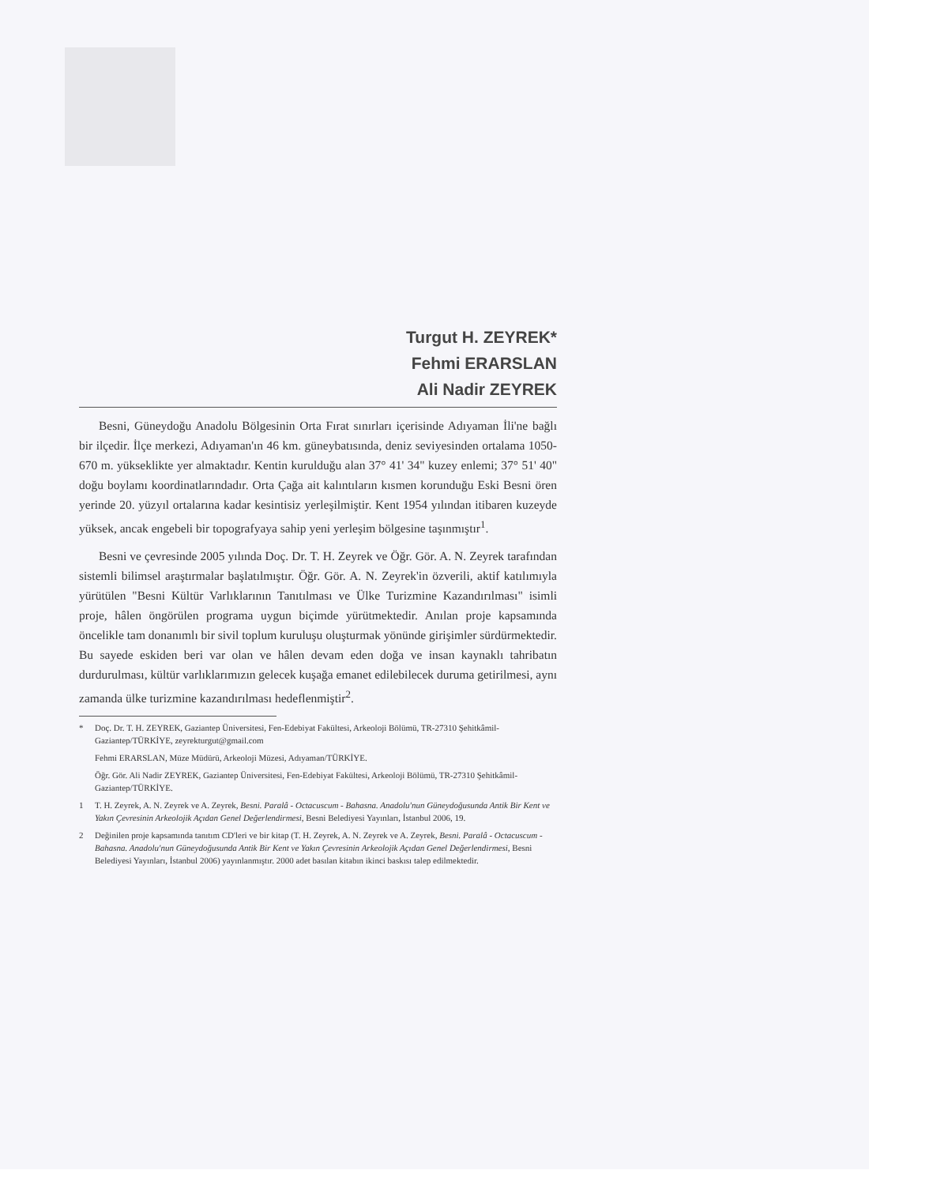Turgut H. ZEYREK*
Fehmi ERARSLAN
Ali Nadir ZEYREK
Besni, Güneydoğu Anadolu Bölgesinin Orta Fırat sınırları içerisinde Adıyaman İli'ne bağlı bir ilçedir. İlçe merkezi, Adıyaman'ın 46 km. güneybatısında, deniz seviyesinden ortalama 1050-670 m. yükseklikte yer almaktadır. Kentin kurulduğu alan 37° 41' 34" kuzey enlemi; 37° 51' 40" doğu boylamı koordinatlarındadır. Orta Çağa ait kalıntıların kısmen korunduğu Eski Besni ören yerinde 20. yüzyıl ortalarına kadar kesintisiz yerleşilmiştir. Kent 1954 yılından itibaren kuzeyde yüksek, ancak engebeli bir topografyaya sahip yeni yerleşim bölgesine taşınmıştır<sup>1</sup>.
Besni ve çevresinde 2005 yılında Doç. Dr. T. H. Zeyrek ve Öğr. Gör. A. N. Zeyrek tarafından sistemli bilimsel araştırmalar başlatılmıştır. Öğr. Gör. A. N. Zeyrek'in özverili, aktif katılımıyla yürütülen "Besni Kültür Varlıklarının Tanıtılması ve Ülke Turizmine Kazandırılması" isimli proje, hâlen öngörülen programa uygun biçimde yürütmektedir. Anılan proje kapsamında öncelikle tam donanımlı bir sivil toplum kuruluşu oluşturmak yönünde girişimler sürdürmektedir. Bu sayede eskiden beri var olan ve hâlen devam eden doğa ve insan kaynaklı tahribatın durdurulması, kültür varlıklarımızın gelecek kuşağa emanet edilebilecek duruma getirilmesi, aynı zamanda ülke turizmine kazandırılması hedeflenmiştir<sup>2</sup>.
* Doç. Dr. T. H. ZEYREK, Gaziantep Üniversitesi, Fen-Edebiyat Fakültesi, Arkeoloji Bölümü, TR-27310 Şehitkâmil-Gaziantep/TÜRKİYE, zeyrekturgut@gmail.com
Fehmi ERARSLAN, Müze Müdürü, Arkeoloji Müzesi, Adıyaman/TÜRKİYE.
Öğr. Gör. Ali Nadir ZEYREK, Gaziantep Üniversitesi, Fen-Edebiyat Fakültesi, Arkeoloji Bölümü, TR-27310 Şehitkâmil-Gaziantep/TÜRKİYE.
1 T. H. Zeyrek, A. N. Zeyrek ve A. Zeyrek, Besni. Paralâ - Octacuscum - Bahasna. Anadolu'nun Güneydoğusunda Antik Bir Kent ve Yakın Çevresinin Arkeolojik Açıdan Genel Değerlendirmesi, Besni Belediyesi Yayınları, İstanbul 2006, 19.
2 Değinilen proje kapsamında tanıtım CD'leri ve bir kitap (T. H. Zeyrek, A. N. Zeyrek ve A. Zeyrek, Besni. Paralâ - Octacuscum - Bahasna. Anadolu'nun Güneydoğusunda Antik Bir Kent ve Yakın Çevresinin Arkeolojik Açıdan Genel Değerlendirmesi, Besni Belediyesi Yayınları, İstanbul 2006) yayınlanmıştır. 2000 adet basılan kitabın ikinci baskısı talep edilmektedir.